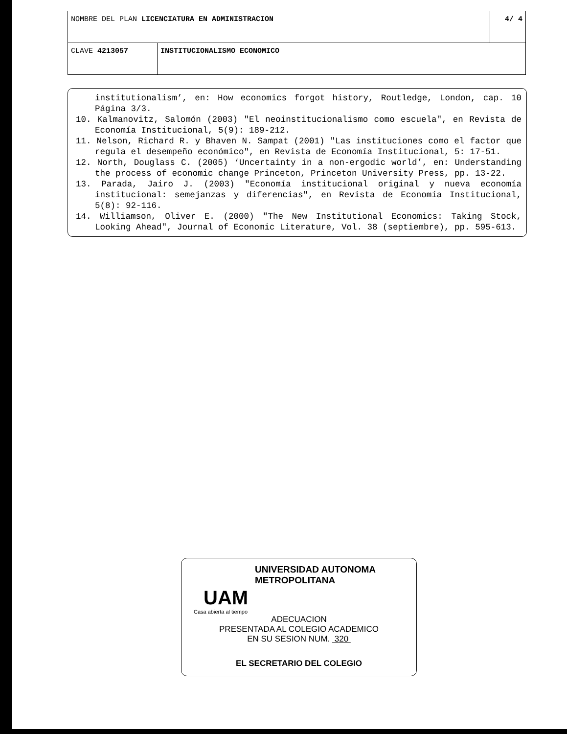| NOMBRE DEL PLAN LICENCIATURA EN ADMINISTRACION | | 4/ 4 |
| CLAVE 4213057 | INSTITUCIONALISMO ECONOMICO | |
institutionalism’, en: How economics forgot history, Routledge, London, cap. 10 Página 3/3.
10. Kalmanovitz, Salomón (2003) "El neoinstitucionalismo como escuela", en Revista de Economía Institucional, 5(9): 189-212.
11. Nelson, Richard R. y Bhaven N. Sampat (2001) "Las instituciones como el factor que regula el desempeño económico", en Revista de Economía Institucional, 5: 17-51.
12. North, Douglass C. (2005) ‘Uncertainty in a non-ergodic world’, en: Understanding the process of economic change Princeton, Princeton University Press, pp. 13-22.
13. Parada, Jairo J. (2003) "Economía institucional original y nueva economía institucional: semejanzas y diferencias", en Revista de Economía Institucional, 5(8): 92-116.
14. Williamson, Oliver E. (2000) "The New Institutional Economics: Taking Stock, Looking Ahead", Journal of Economic Literature, Vol. 38 (septiembre), pp. 595-613.
UNIVERSIDAD AUTONOMA METROPOLITANA
UAM
Casa abierta al tiempo
ADECUACION
PRESENTADA AL COLEGIO ACADEMICO
EN SU SESION NUM. 320
EL SECRETARIO DEL COLEGIO